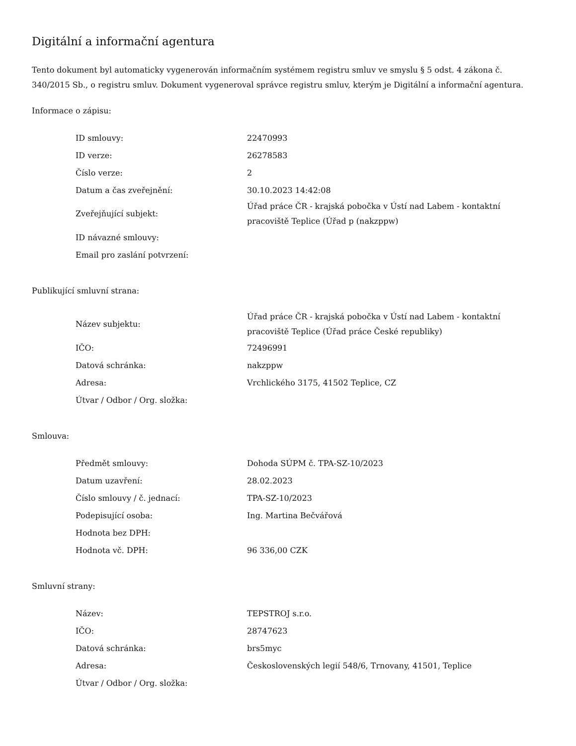Digitální a informační agentura
Tento dokument byl automaticky vygenerován informačním systémem registru smluv ve smyslu § 5 odst. 4 zákona č. 340/2015 Sb., o registru smluv. Dokument vygeneroval správce registru smluv, kterým je Digitální a informační agentura.
Informace o zápisu:
| ID smlouvy: | 22470993 |
| ID verze: | 26278583 |
| Číslo verze: | 2 |
| Datum a čas zveřejnění: | 30.10.2023 14:42:08 |
| Zveřejňující subjekt: | Úřad práce ČR - krajská pobočka v Ústí nad Labem - kontaktní pracoviště Teplice (Úřad p (nakzppw) |
| ID návazné smlouvy: | |
| Email pro zaslání potvrzení: | |
Publikující smluvní strana:
| Název subjektu: | Úřad práce ČR - krajská pobočka v Ústí nad Labem - kontaktní pracoviště Teplice (Úřad práce České republiky) |
| IČO: | 72496991 |
| Datová schránka: | nakzppw |
| Adresa: | Vrchlického 3175, 41502 Teplice, CZ |
| Útvar / Odbor / Org. složka: | |
Smlouva:
| Předmět smlouvy: | Dohoda SÚPM č. TPA-SZ-10/2023 |
| Datum uzavření: | 28.02.2023 |
| Číslo smlouvy / č. jednací: | TPA-SZ-10/2023 |
| Podepisující osoba: | Ing. Martina Bečvářová |
| Hodnota bez DPH: | |
| Hodnota vč. DPH: | 96 336,00 CZK |
Smluvní strany:
| Název: | TEPSTROJ s.r.o. |
| IČO: | 28747623 |
| Datová schránka: | brs5myc |
| Adresa: | Československých legií 548/6, Trnovany, 41501, Teplice |
| Útvar / Odbor / Org. složka: | |